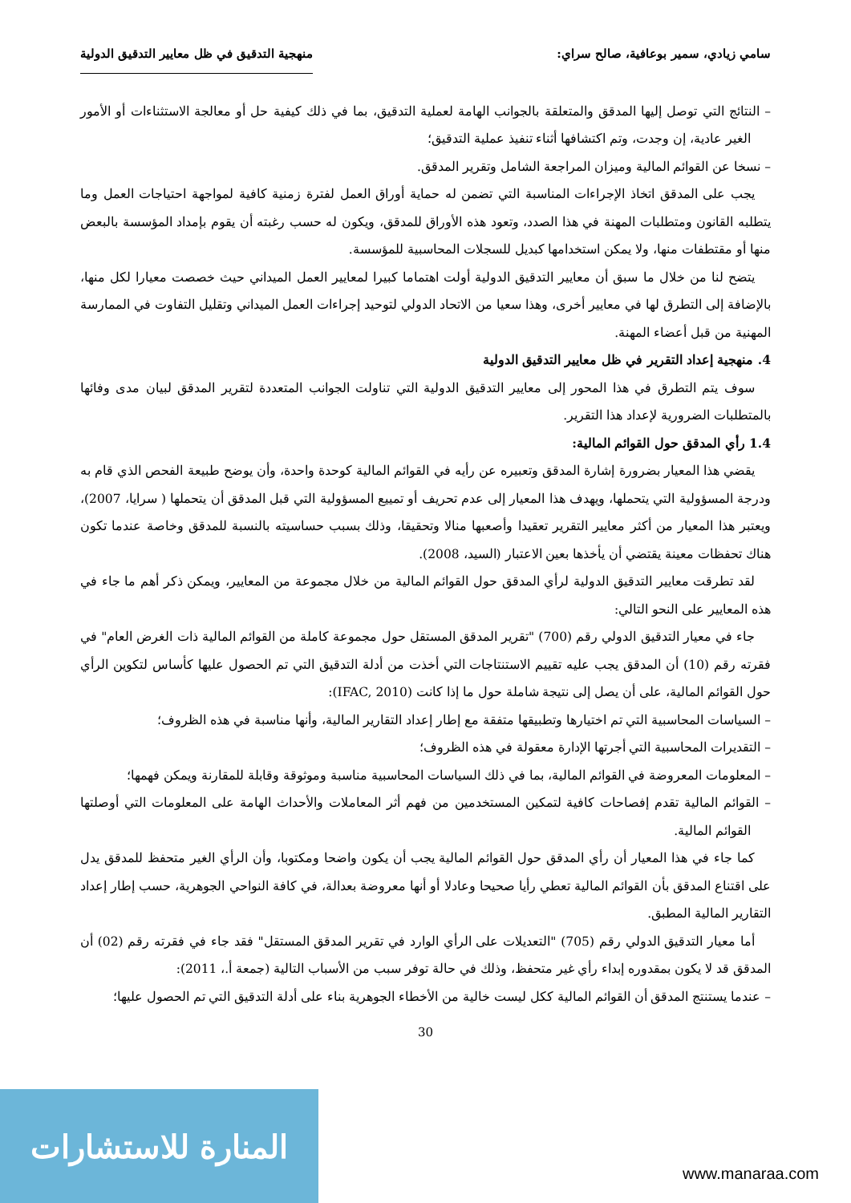سامي زيادي، سمير بوعافية، صالح سراي: منهجية التدقيق في ظل معايير التدقيق الدولية
– النتائج التي توصل إليها المدقق والمتعلقة بالجوانب الهامة لعملية التدقيق، بما في ذلك كيفية حل أو معالجة الاستثناءات أو الأمور الغير عادية، إن وجدت، وتم اكتشافها أثناء تنفيذ عملية التدقيق؛
– نسخا عن القوائم المالية وميزان المراجعة الشامل وتقرير المدقق.
يجب على المدقق اتخاذ الإجراءات المناسبة التي تضمن له حماية أوراق العمل لفترة زمنية كافية لمواجهة احتياجات العمل وما يتطلبه القانون ومتطلبات المهنة في هذا الصدد، وتعود هذه الأوراق للمدقق، ويكون له حسب رغبته أن يقوم بإمداد المؤسسة بالبعض منها أو مقتطفات منها، ولا يمكن استخدامها كبديل للسجلات المحاسبية للمؤسسة.
يتضح لنا من خلال ما سبق أن معايير التدقيق الدولية أولت اهتماما كبيرا لمعايير العمل الميداني حيث خصصت معيارا لكل منها، بالإضافة إلى التطرق لها في معايير أخرى، وهذا سعيا من الاتحاد الدولي لتوحيد إجراءات العمل الميداني وتقليل التفاوت في الممارسة المهنية من قبل أعضاء المهنة.
4. منهجية إعداد التقرير في ظل معايير التدقيق الدولية
سوف يتم التطرق في هذا المحور إلى معايير التدقيق الدولية التي تناولت الجوانب المتعددة لتقرير المدقق لبيان مدى وفائها بالمتطلبات الضرورية لإعداد هذا التقرير.
1.4 رأي المدقق حول القوائم المالية:
يقضي هذا المعيار بضرورة إشارة المدقق وتعبيره عن رأيه في القوائم المالية كوحدة واحدة، وأن يوضح طبيعة الفحص الذي قام به ودرجة المسؤولية التي يتحملها، ويهدف هذا المعيار إلى عدم تحريف أو تمييع المسؤولية التي قبل المدقق أن يتحملها ( سرايا، 2007)، ويعتبر هذا المعيار من أكثر معايير التقرير تعقيدا وأصعبها منالا وتحقيقا، وذلك بسبب حساسيته بالنسبة للمدقق وخاصة عندما تكون هناك تحفظات معينة يقتضي أن يأخذها بعين الاعتبار (السيد، 2008).
لقد تطرقت معايير التدقيق الدولية لرأي المدقق حول القوائم المالية من خلال مجموعة من المعايير، ويمكن ذكر أهم ما جاء في هذه المعايير على النحو التالي:
جاء في معيار التدقيق الدولي رقم (700) "تقرير المدقق المستقل حول مجموعة كاملة من القوائم المالية ذات الغرض العام" في فقرته رقم (10) أن المدقق يجب عليه تقييم الاستنتاجات التي أخذت من أدلة التدقيق التي تم الحصول عليها كأساس لتكوين الرأي حول القوائم المالية، على أن يصل إلى نتيجة شاملة حول ما إذا كانت (IFAC, 2010):
– السياسات المحاسبية التي تم اختيارها وتطبيقها متفقة مع إطار إعداد التقارير المالية، وأنها مناسبة في هذه الظروف؛
– التقديرات المحاسبية التي أجرتها الإدارة معقولة في هذه الظروف؛
– المعلومات المعروضة في القوائم المالية، بما في ذلك السياسات المحاسبية مناسبة وموثوقة وقابلة للمقارنة ويمكن فهمها؛
– القوائم المالية تقدم إفصاحات كافية لتمكين المستخدمين من فهم أثر المعاملات والأحداث الهامة على المعلومات التي أوصلتها القوائم المالية.
كما جاء في هذا المعيار أن رأي المدقق حول القوائم المالية يجب أن يكون واضحا ومكتوبا، وأن الرأي الغير متحفظ للمدقق يدل على اقتناع المدقق بأن القوائم المالية تعطي رأيا صحيحا وعادلا أو أنها معروضة بعدالة، في كافة النواحي الجوهرية، حسب إطار إعداد التقارير المالية المطبق.
أما معيار التدقيق الدولي رقم (705) "التعديلات على الرأي الوارد في تقرير المدقق المستقل" فقد جاء في فقرته رقم (02) أن المدقق قد لا يكون بمقدوره إبداء رأي غير متحفظ، وذلك في حالة توفر سبب من الأسباب التالية (جمعة أ.، 2011):
– عندما يستنتج المدقق أن القوائم المالية ككل ليست خالية من الأخطاء الجوهرية بناء على أدلة التدقيق التي تم الحصول عليها؛
30
المنارة للاستشارات
www.manaraa.com